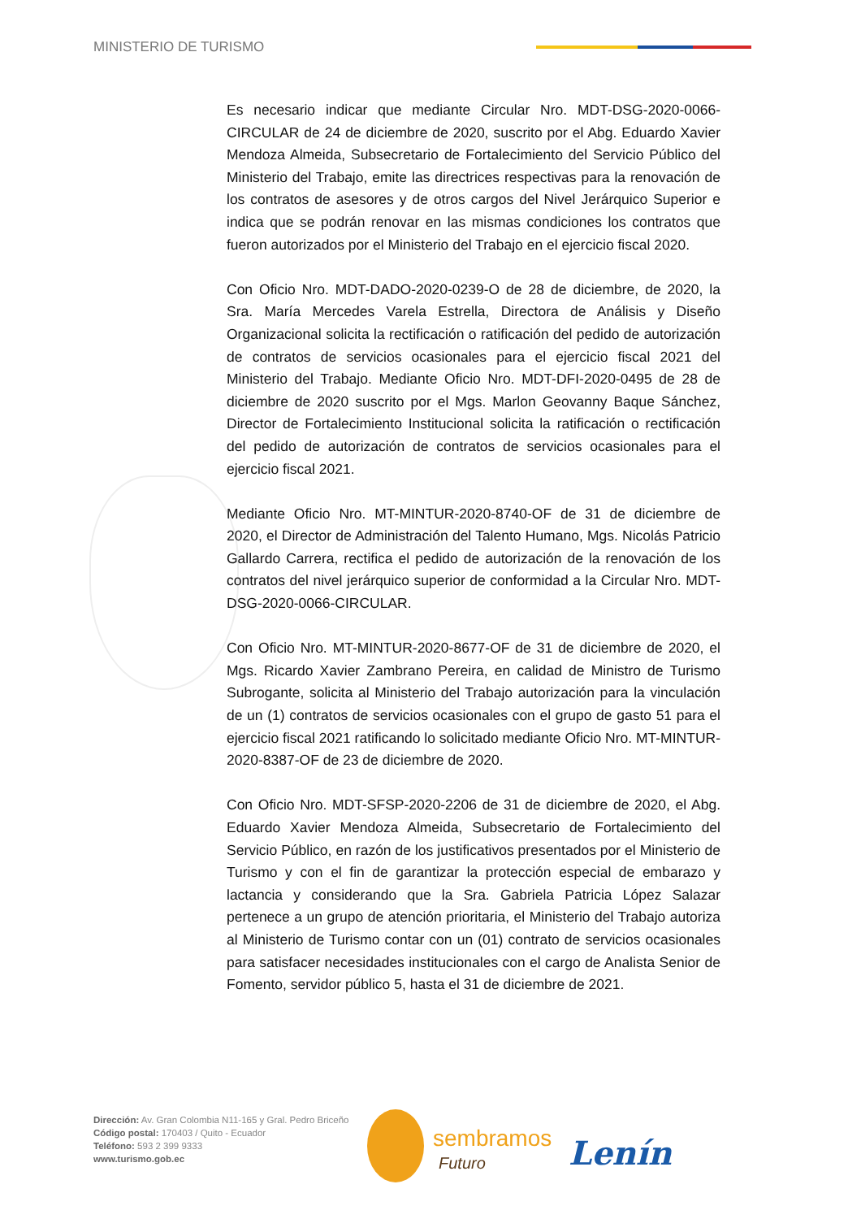MINISTERIO DE TURISMO
Es necesario indicar que mediante Circular Nro. MDT-DSG-2020-0066-CIRCULAR de 24 de diciembre de 2020, suscrito por el Abg. Eduardo Xavier Mendoza Almeida, Subsecretario de Fortalecimiento del Servicio Público del Ministerio del Trabajo, emite las directrices respectivas para la renovación de los contratos de asesores y de otros cargos del Nivel Jerárquico Superior e indica que se podrán renovar en las mismas condiciones los contratos que fueron autorizados por el Ministerio del Trabajo en el ejercicio fiscal 2020.
Con Oficio Nro. MDT-DADO-2020-0239-O de 28 de diciembre, de 2020, la Sra. María Mercedes Varela Estrella, Directora de Análisis y Diseño Organizacional solicita la rectificación o ratificación del pedido de autorización de contratos de servicios ocasionales para el ejercicio fiscal 2021 del Ministerio del Trabajo. Mediante Oficio Nro. MDT-DFI-2020-0495 de 28 de diciembre de 2020 suscrito por el Mgs. Marlon Geovanny Baque Sánchez, Director de Fortalecimiento Institucional solicita la ratificación o rectificación del pedido de autorización de contratos de servicios ocasionales para el ejercicio fiscal 2021.
Mediante Oficio Nro. MT-MINTUR-2020-8740-OF de 31 de diciembre de 2020, el Director de Administración del Talento Humano, Mgs. Nicolás Patricio Gallardo Carrera, rectifica el pedido de autorización de la renovación de los contratos del nivel jerárquico superior de conformidad a la Circular Nro. MDT-DSG-2020-0066-CIRCULAR.
Con Oficio Nro. MT-MINTUR-2020-8677-OF de 31 de diciembre de 2020, el Mgs. Ricardo Xavier Zambrano Pereira, en calidad de Ministro de Turismo Subrogante, solicita al Ministerio del Trabajo autorización para la vinculación de un (1) contratos de servicios ocasionales con el grupo de gasto 51 para el ejercicio fiscal 2021 ratificando lo solicitado mediante Oficio Nro. MT-MINTUR-2020-8387-OF de 23 de diciembre de 2020.
Con Oficio Nro. MDT-SFSP-2020-2206 de 31 de diciembre de 2020, el Abg. Eduardo Xavier Mendoza Almeida, Subsecretario de Fortalecimiento del Servicio Público, en razón de los justificativos presentados por el Ministerio de Turismo y con el fin de garantizar la protección especial de embarazo y lactancia y considerando que la Sra. Gabriela Patricia López Salazar pertenece a un grupo de atención prioritaria, el Ministerio del Trabajo autoriza al Ministerio de Turismo contar con un (01) contrato de servicios ocasionales para satisfacer necesidades institucionales con el cargo de Analista Senior de Fomento, servidor público 5, hasta el 31 de diciembre de 2021.
Dirección: Av. Gran Colombia N11-165 y Gral. Pedro Briceño
Código postal: 170403 / Quito - Ecuador
Teléfono: 593 2 399 9333
www.turismo.gob.ec
sembramos
Futuro Lenín